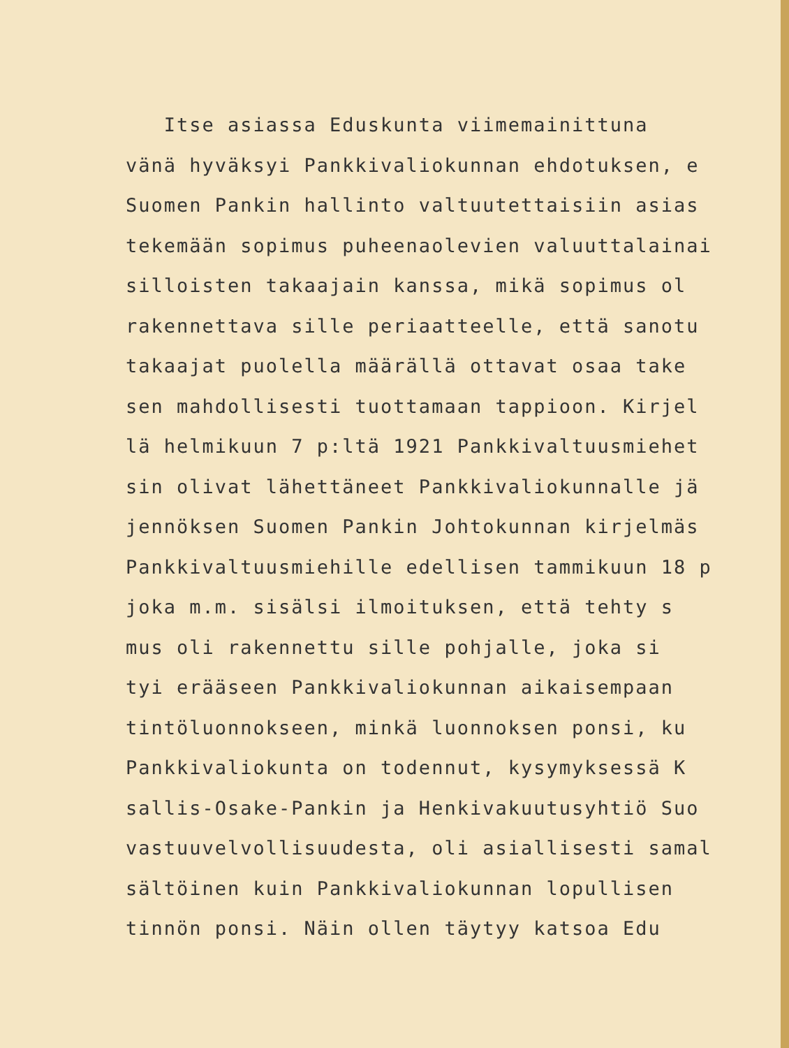Itse asiassa Eduskunta viimemainittuna
vänä hyväksyi Pankkivaliokunnan ehdotuksen, e
Suomen Pankin hallinto valtuutettaisiin asias
tekemään sopimus puheenaolevien valuuttalainai
silloisten takaajain kanssa, mikä sopimus ol
rakennettava sille periaatteelle, että sanotu
takaajat puolella määrällä ottavat osaa take
sen mahdollisesti tuottamaan tappioon. Kirjel
lä helmikuun 7 p:ltä 1921 Pankkivaltuusmiehet
sin olivat lähettäneet Pankkivaliokunnalle jä
jennöksen Suomen Pankin Johtokunnan kirjelmäs
Pankkivaltuusmiehille edellisen tammikuun 18 p
joka m.m. sisälsi ilmoituksen, että tehty s
mus oli rakennettu sille pohjalle, joka si
tyi erääseen Pankkivaliokunnan aikaisempaan
tintöluonnokseen, minkä luonnoksen ponsi, ku
Pankkivaliokunta on todennut, kysymyksessä K
sallis-Osake-Pankin ja Henkivakuutusyhtiö Suo
vastuuvelvollisuudesta, oli asiallisesti samal
sältöinen kuin Pankkivaliokunnan lopullisen
tinnön ponsi. Näin ollen täytyy katsoa Edu